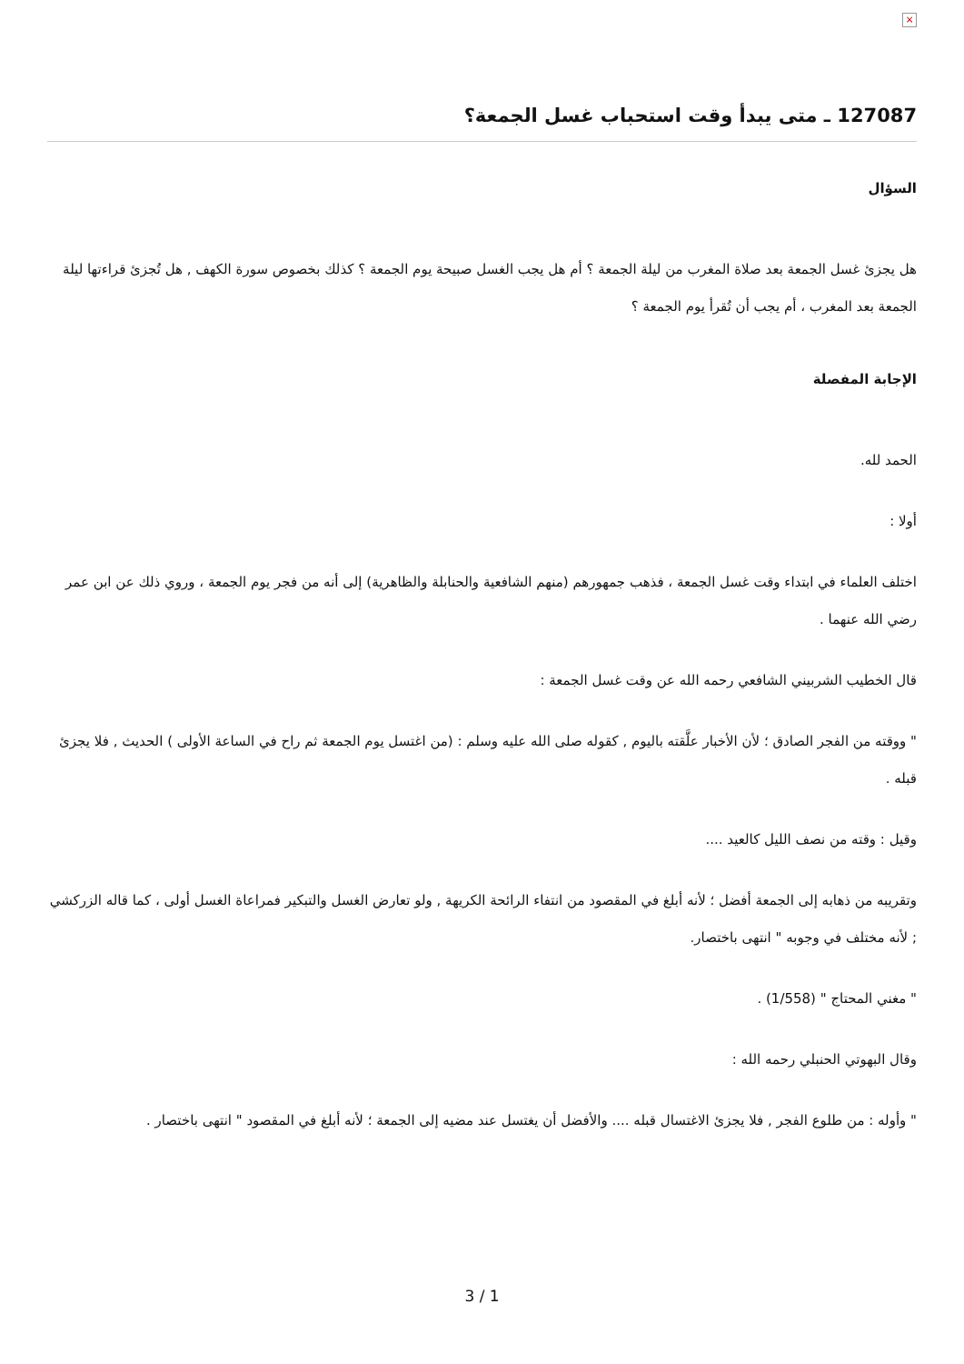×
127087 ـ متى يبدأ وقت استحباب غسل الجمعة؟
السؤال
هل يجزئ غسل الجمعة بعد صلاة المغرب من ليلة الجمعة ؟ أم هل يجب الغسل صبيحة يوم الجمعة ؟ كذلك بخصوص سورة الكهف , هل تُجزئ قراءتها ليلة الجمعة بعد المغرب ، أم يجب أن تُقرأ يوم الجمعة ؟
الإجابة المفصلة
الحمد لله.
أولا :
اختلف العلماء في ابتداء وقت غسل الجمعة ، فذهب جمهورهم (منهم الشافعية والحنابلة والظاهرية) إلى أنه من فجر يوم الجمعة ، وروي ذلك عن ابن عمر رضي الله عنهما .
قال الخطيب الشربيني الشافعي رحمه الله عن وقت غسل الجمعة :
" ووقته من الفجر الصادق ؛ لأن الأخبار علَّقته باليوم , كقوله صلى الله عليه وسلم : (من اغتسل يوم الجمعة ثم راح في الساعة الأولى ) الحديث , فلا يجزئ قبله .
وقيل : وقته من نصف الليل كالعيد ....
وتقريبه من ذهابه إلى الجمعة أفضل ؛ لأنه أبلغ في المقصود من انتفاء الرائحة الكريهة , ولو تعارض الغسل والتبكير فمراعاة الغسل أولى ، كما قاله الزركشي ; لأنه مختلف في وجوبه " انتهى باختصار.
" مغني المحتاج " (1/558) .
وقال البهوتي الحنبلي رحمه الله :
" وأوله : من طلوع الفجر , فلا يجزئ الاغتسال قبله .... والأفضل أن يغتسل عند مضيه إلى الجمعة ؛ لأنه أبلغ في المقصود " انتهى باختصار .
3 / 1